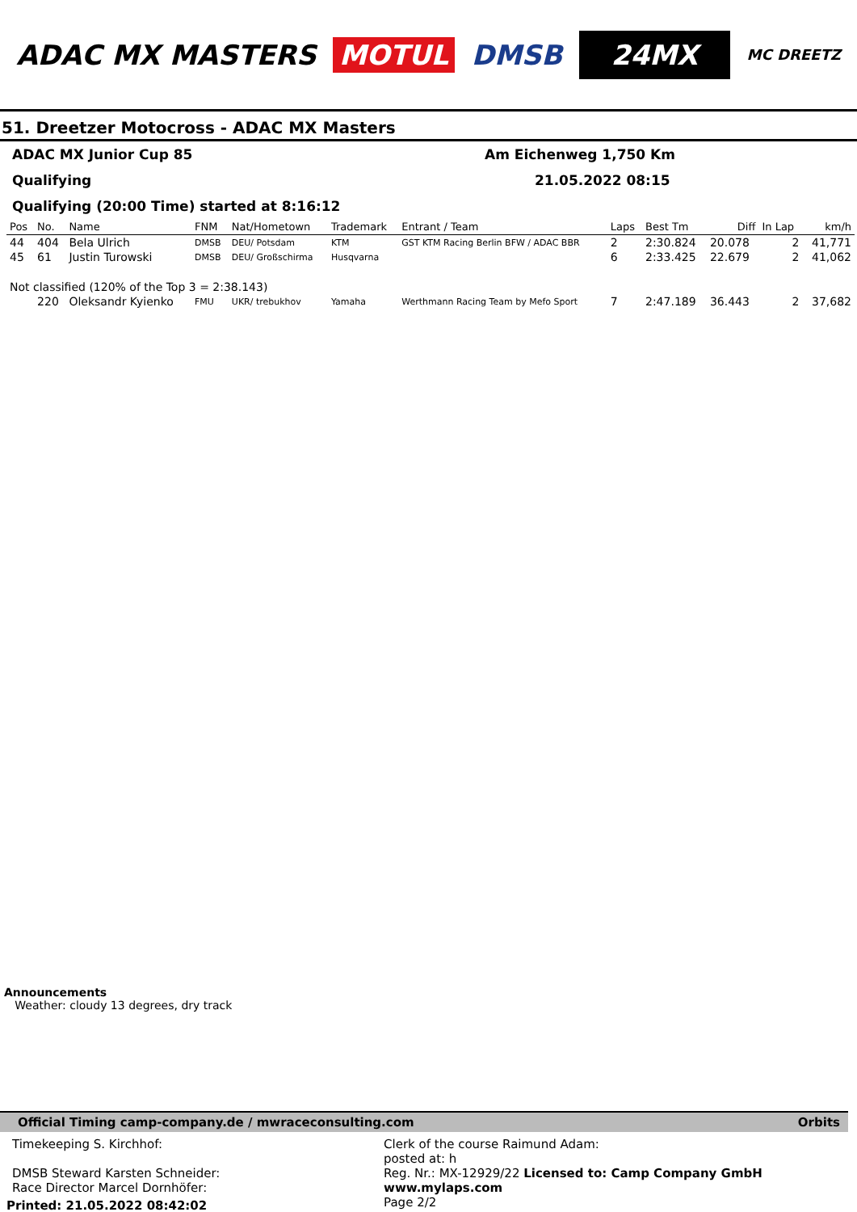ADAC MX MASTERS MOTUL DMSB 24MX MC DREETZ
51. Dreetzer Motocross - ADAC MX Masters
ADAC MX Junior Cup 85 Am Eichenweg 1,750 Km
Qualifying 21.05.2022 08:15
Qualifying (20:00 Time) started at 8:16:12
| Pos | No. | Name | FNM | Nat/Hometown | Trademark | Entrant / Team | Laps | Best Tm | Diff | In Lap | km/h |
| --- | --- | --- | --- | --- | --- | --- | --- | --- | --- | --- | --- |
| 44 | 404 | Bela Ulrich | DMSB | DEU/ Potsdam | KTM | GST KTM Racing Berlin BFW / ADAC BBR | 2 | 2:30.824 | 20.078 | 2 | 41,771 |
| 45 | 61 | Justin Turowski | DMSB | DEU/ Großschirma | Husqvarna | | 6 | 2:33.425 | 22.679 | 2 | 41,062 |
| Not classified (120% of the Top 3 = 2:38.143) | | | | | | | | | | | |
| | 220 | Oleksandr Kyienko | FMU | UKR/ trebukhov | Yamaha | Werthmann Racing Team by Mefo Sport | 7 | 2:47.189 | 36.443 | 2 | 37,682 |
Announcements
Weather: cloudy 13 degrees, dry track
Official Timing camp-company.de / mwraceconsulting.com Orbits
Timekeeping S. Kirchhof:
DMSB Steward Karsten Schneider:
Race Director Marcel Dornhöfer:
Clerk of the course Raimund Adam:
posted at: h
Reg. Nr.: MX-12929/22 Licensed to: Camp Company GmbH www.mylaps.com
Page 2/2
Printed: 21.05.2022 08:42:02